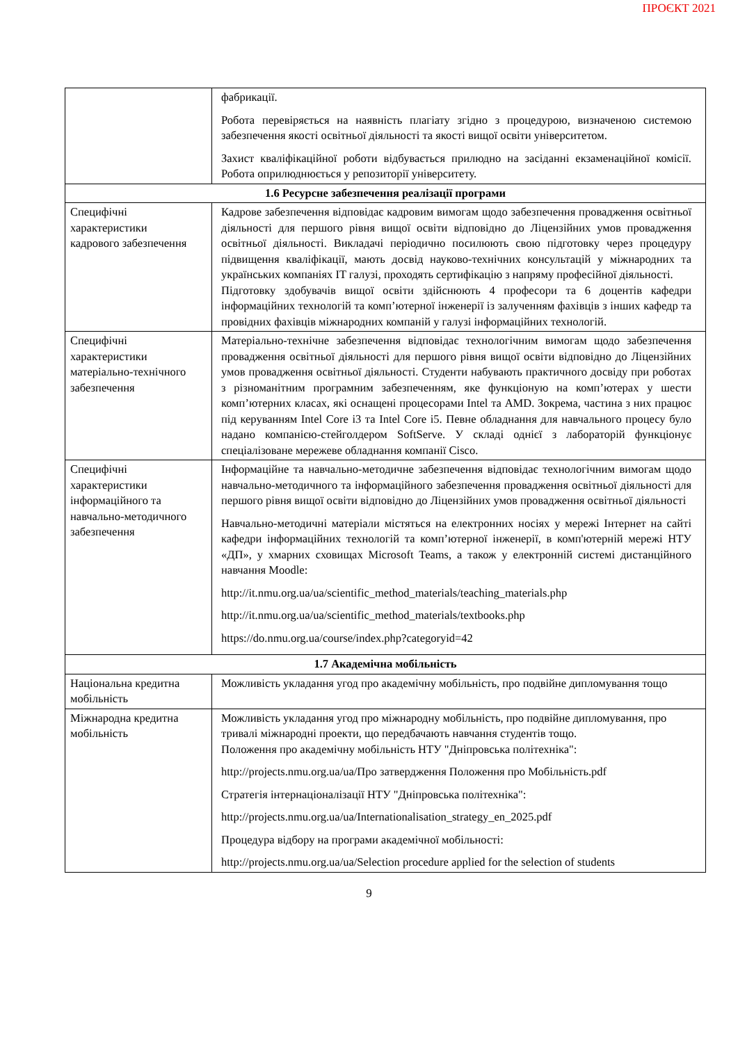ПРОЄКТ 2021
| | фабрикації. Робота перевіряється на наявність плагіату згідно з процедурою, визначеною системою забезпечення якості освітньої діяльності та якості вищої освіти університетом. Захист кваліфікаційної роботи відбувається прилюдно на засіданні екзаменаційної комісії. Робота оприлюднюється у репозиторії університету. |
| 1.6 Ресурсне забезпечення реалізації програми | |
| Специфічні характеристики кадрового забезпечення | Кадрове забезпечення відповідає кадровим вимогам щодо забезпечення провадження освітньої діяльності для першого рівня вищої освіти відповідно до Ліцензійних умов провадження освітньої діяльності. Викладачі періодично посилюють свою підготовку через процедуру підвищення кваліфікації, мають досвід науково-технічних консультацій у міжнародних та українських компаніях IT галузі, проходять сертифікацію з напряму професійної діяльності. Підготовку здобувачів вищої освіти здійснюють 4 професори та 6 доцентів кафедри інформаційних технологій та комп’ютерної інженерії із залученням фахівців з інших кафедр та провідних фахівців міжнародних компаній у галузі інформаційних технологій. |
| Специфічні характеристики матеріально-технічного забезпечення | Матеріально-технічне забезпечення відповідає технологічним вимогам щодо забезпечення провадження освітньої діяльності для першого рівня вищої освіти відповідно до Ліцензійних умов провадження освітньої діяльності. Студенти набувають практичного досвіду при роботах з різноманітним програмним забезпеченням, яке функціоную на комп’ютерах у шести комп’ютерних класах, які оснащені процесорами Intel та AMD. Зокрема, частина з них працює під керуванням Intel Core i3 та Intel Core i5. Певне обладнання для навчального процесу було надано компанією-стейголдером SoftServe. У складі однієї з лабораторій функціонує спеціалізоване мережеве обладнання компанії Cisco. |
| Специфічні характеристики інформаційного та навчально-методичного забезпечення | Інформаційне та навчально-методичне забезпечення відповідає технологічним вимогам щодо навчально-методичного та інформаційного забезпечення провадження освітньої діяльності для першого рівня вищої освіти відповідно до Ліцензійних умов провадження освітньої діяльності Навчально-методичні матеріали містяться на електронних носіях у мережі Інтернет на сайті кафедри інформаційних технологій та комп’ютерної інженерії, в комп'ютерній мережі НТУ «ДП», у хмарних сховищах Microsoft Teams, а також у електронній системі дистанційного навчання Moodle: http://it.nmu.org.ua/ua/scientific_method_materials/teaching_materials.php http://it.nmu.org.ua/ua/scientific_method_materials/textbooks.php https://do.nmu.org.ua/course/index.php?categoryid=42 |
| 1.7 Академічна мобільність | |
| Національна кредитна мобільність | Можливість укладання угод про академічну мобільність, про подвійне дипломування тощо |
| Міжнародна кредитна мобільність | Можливість укладання угод про міжнародну мобільність, про подвійне дипломування, про тривалі міжнародні проекти, що передбачають навчання студентів тощо. Положення про академічну мобільність НТУ "Дніпровська політехніка": http://projects.nmu.org.ua/ua/Про затвердження Положення про Мобільність.pdf Стратегія інтернаціоналізації НТУ "Дніпровська політехніка": http://projects.nmu.org.ua/ua/Internationalisation_strategy_en_2025.pdf Процедура відбору на програми академічної мобільності: http://projects.nmu.org.ua/ua/Selection procedure applied for the selection of students |
9